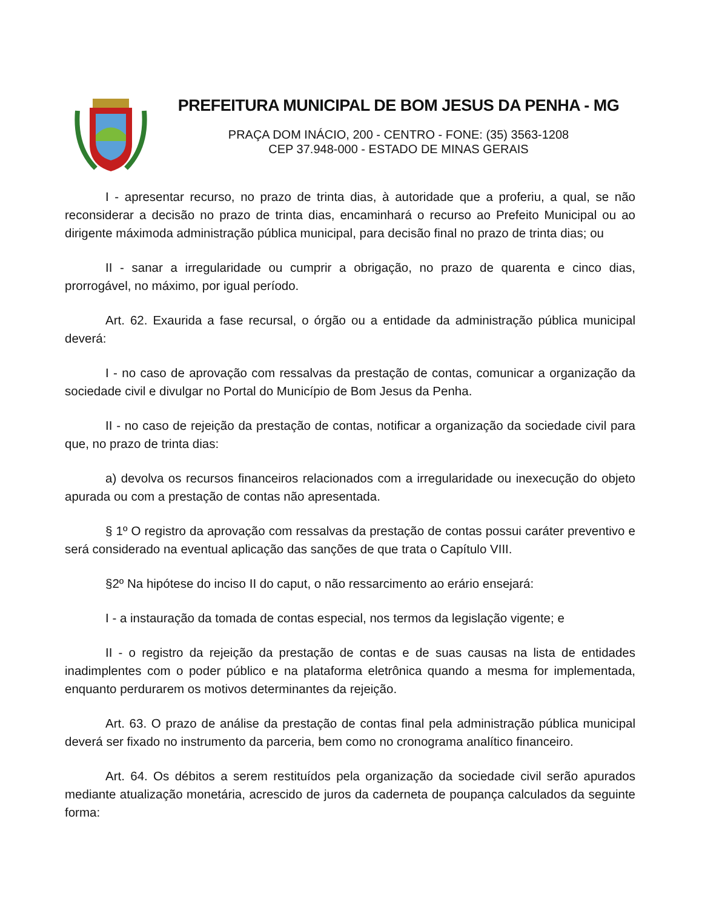PREFEITURA MUNICIPAL DE BOM JESUS DA PENHA - MG
PRAÇA DOM INÁCIO, 200 - CENTRO - FONE: (35) 3563-1208
CEP 37.948-000 - ESTADO DE MINAS GERAIS
I - apresentar recurso, no prazo de trinta dias, à autoridade que a proferiu, a qual, se não reconsiderar a decisão no prazo de trinta dias, encaminhará o recurso ao Prefeito Municipal ou ao dirigente máximoda administração pública municipal, para decisão final no prazo de trinta dias; ou
II - sanar a irregularidade ou cumprir a obrigação, no prazo de quarenta e cinco dias, prorrogável, no máximo, por igual período.
Art. 62. Exaurida a fase recursal, o órgão ou a entidade da administração pública municipal deverá:
I - no caso de aprovação com ressalvas da prestação de contas, comunicar a organização da sociedade civil e divulgar no Portal do Município de Bom Jesus da Penha.
II - no caso de rejeição da prestação de contas, notificar a organização da sociedade civil para que, no prazo de trinta dias:
a) devolva os recursos financeiros relacionados com a irregularidade ou inexecução do objeto apurada ou com a prestação de contas não apresentada.
§ 1º O registro da aprovação com ressalvas da prestação de contas possui caráter preventivo e será considerado na eventual aplicação das sanções de que trata o Capítulo VIII.
§2º Na hipótese do inciso II do caput, o não ressarcimento ao erário ensejará:
I - a instauração da tomada de contas especial, nos termos da legislação vigente; e
II - o registro da rejeição da prestação de contas e de suas causas na lista de entidades inadimplentes com o poder público e na plataforma eletrônica quando a mesma for implementada, enquanto perdurarem os motivos determinantes da rejeição.
Art. 63. O prazo de análise da prestação de contas final pela administração pública municipal deverá ser fixado no instrumento da parceria, bem como no cronograma analítico financeiro.
Art. 64. Os débitos a serem restituídos pela organização da sociedade civil serão apurados mediante atualização monetária, acrescido de juros da caderneta de poupança calculados da seguinte forma: